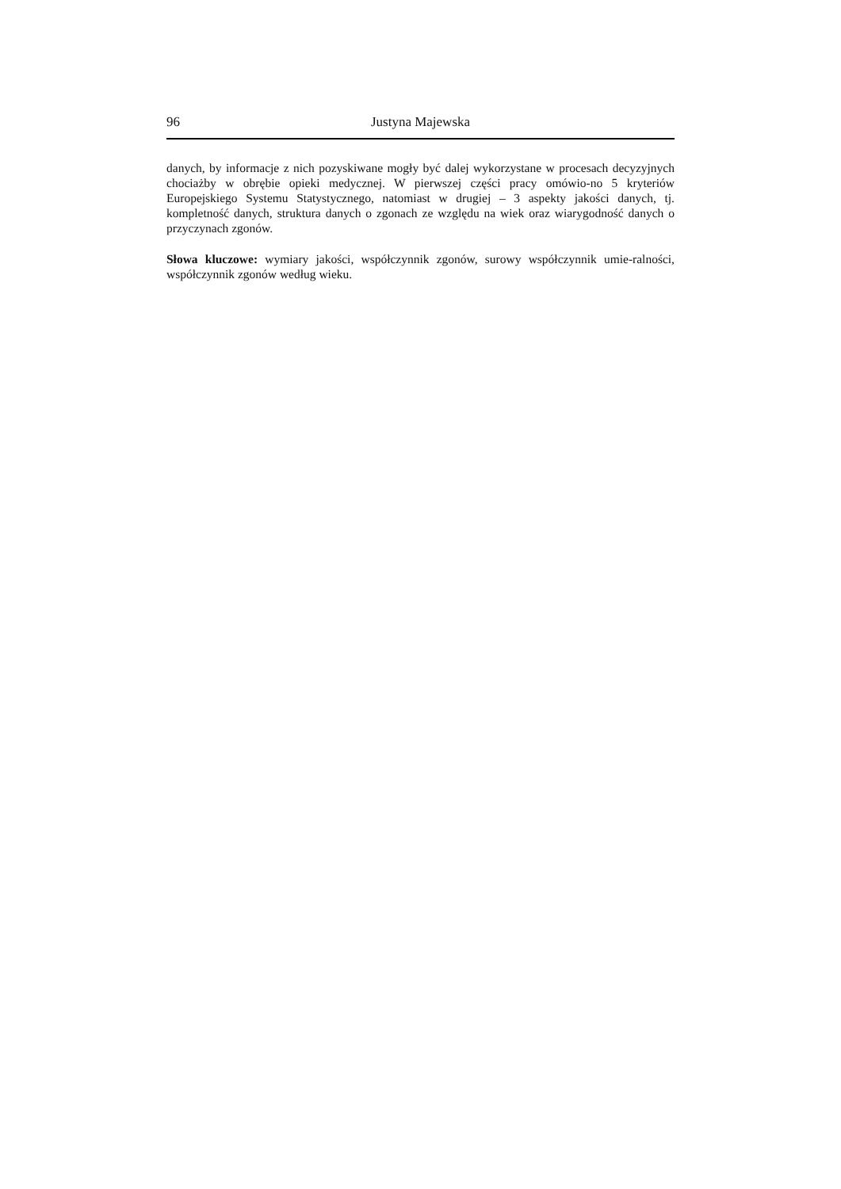96 Justyna Majewska
danych, by informacje z nich pozyskiwane mogły być dalej wykorzystane w procesach decyzyjnych chociażby w obrębie opieki medycznej. W pierwszej części pracy omówio-no 5 kryteriów Europejskiego Systemu Statystycznego, natomiast w drugiej – 3 aspekty jakości danych, tj. kompletność danych, struktura danych o zgonach ze względu na wiek oraz wiarygodność danych o przyczynach zgonów.
Słowa kluczowe: wymiary jakości, współczynnik zgonów, surowy współczynnik umie-ralności, współczynnik zgonów według wieku.